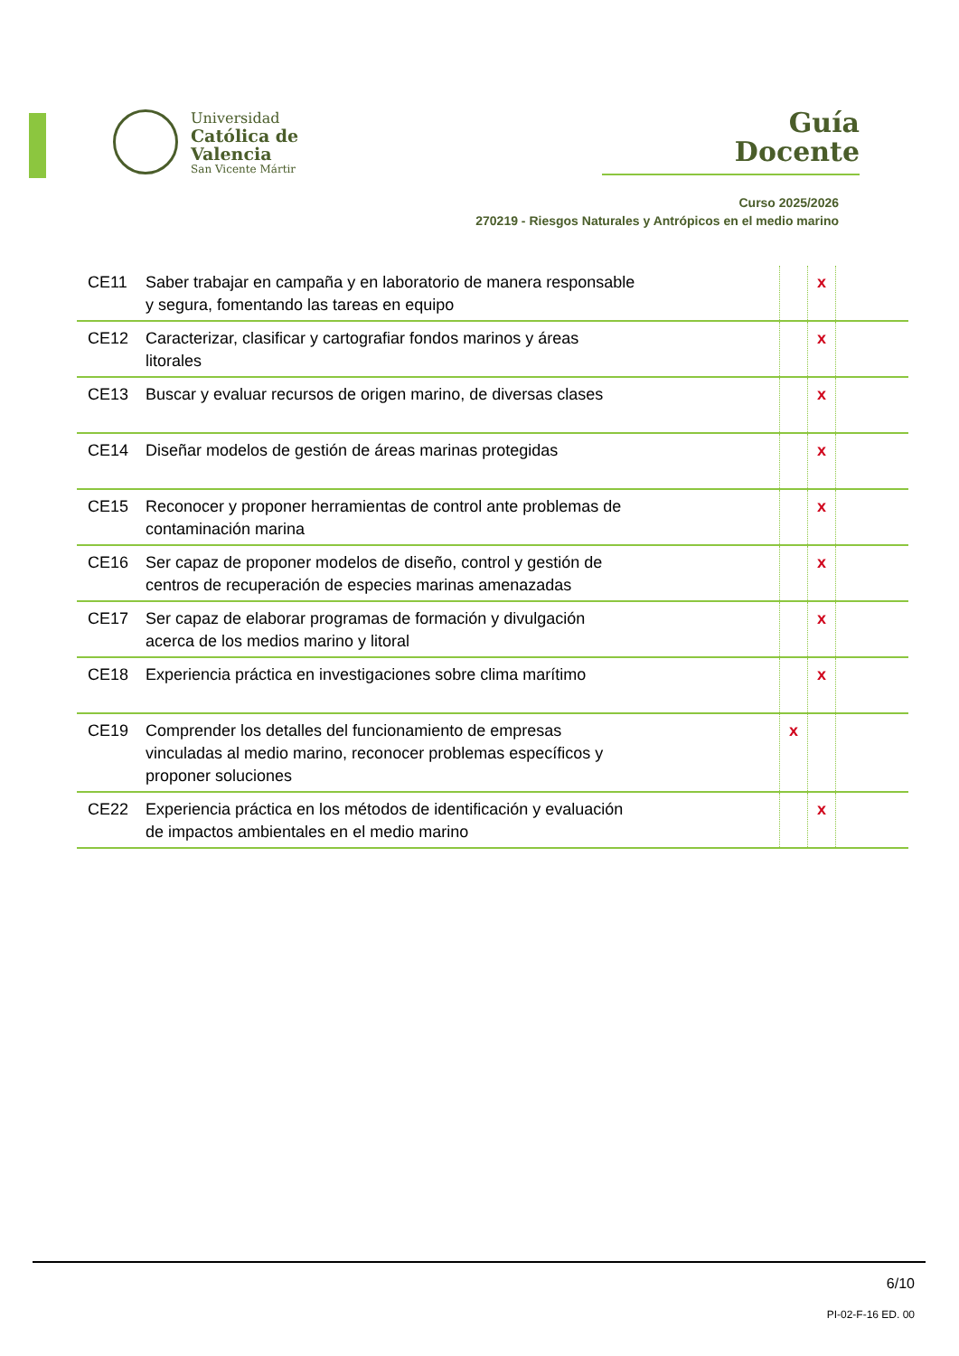Universidad
Católica de
Valencia
San Vicente Mártir
Guía
Docente
Curso 2025/2026
270219 - Riesgos Naturales y Antrópicos en el medio marino
| CE11 | Saber trabajar en campaña y en laboratorio de manera responsable y segura, fomentando las tareas en equipo | | x | | |
| CE12 | Caracterizar, clasificar y cartografiar fondos marinos y áreas litorales | | x | | |
| CE13 | Buscar y evaluar recursos de origen marino, de diversas clases | | x | | |
| CE14 | Diseñar modelos de gestión de áreas marinas protegidas | | x | | |
| CE15 | Reconocer y proponer herramientas de control ante problemas de contaminación marina | | x | | |
| CE16 | Ser capaz de proponer modelos de diseño, control y gestión de centros de recuperación de especies marinas amenazadas | | x | | |
| CE17 | Ser capaz de elaborar programas de formación y divulgación acerca de los medios marino y litoral | | x | | |
| CE18 | Experiencia práctica en investigaciones sobre clima marítimo | | x | | |
| CE19 | Comprender los detalles del funcionamiento de empresas vinculadas al medio marino, reconocer problemas específicos y proponer soluciones | x | | | |
| CE22 | Experiencia práctica en los métodos de identificación y evaluación de impactos ambientales en el medio marino | | x | | |
6/10
PI-02-F-16 ED. 00